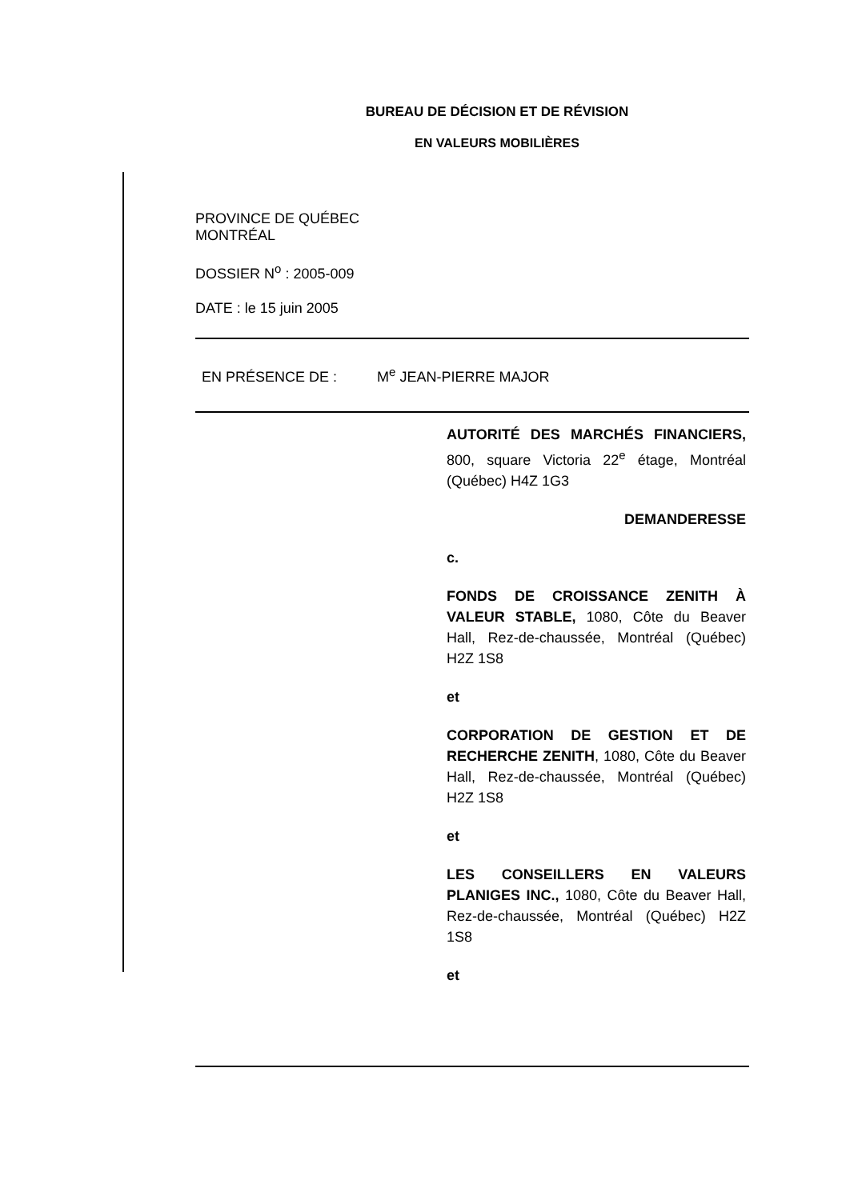BUREAU DE DÉCISION ET DE RÉVISION
EN VALEURS MOBILIÈRES
PROVINCE DE QUÉBEC
MONTRÉAL
DOSSIER N<sup>o</sup> : 2005-009
DATE : le 15 juin 2005
EN PRÉSENCE DE : M<sup>e</sup> JEAN-PIERRE MAJOR
AUTORITÉ DES MARCHÉS FINANCIERS, 800, square Victoria 22<sup>e</sup> étage, Montréal (Québec) H4Z 1G3
DEMANDERESSE
c.
FONDS DE CROISSANCE ZENITH À VALEUR STABLE, 1080, Côte du Beaver Hall, Rez-de-chaussée, Montréal (Québec) H2Z 1S8
et
CORPORATION DE GESTION ET DE RECHERCHE ZENITH, 1080, Côte du Beaver Hall, Rez-de-chaussée, Montréal (Québec) H2Z 1S8
et
LES CONSEILLERS EN VALEURS PLANIGES INC., 1080, Côte du Beaver Hall, Rez-de-chaussée, Montréal (Québec) H2Z 1S8
et